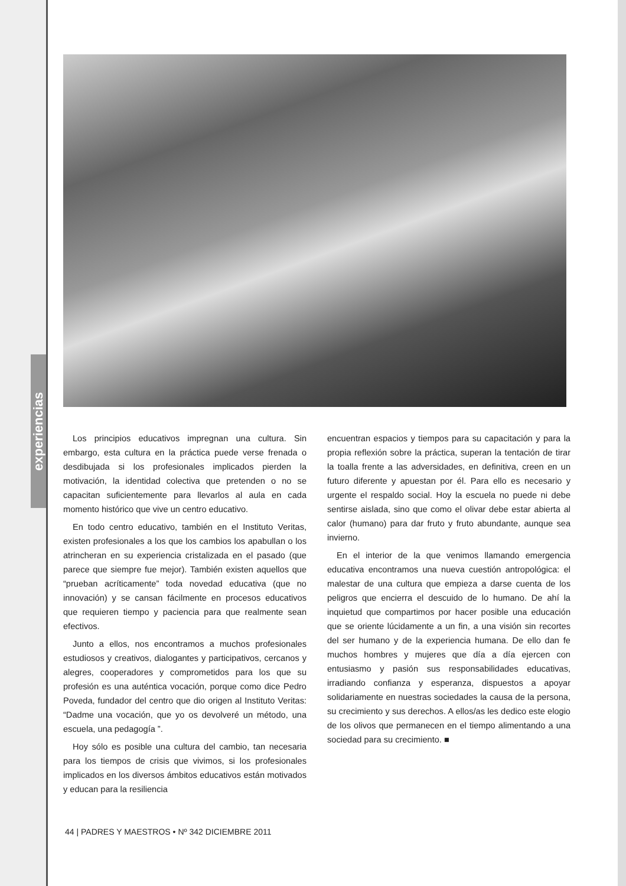experiencias
Los principios educativos impregnan una cultura. Sin embargo, esta cultura en la práctica puede verse frenada o desdibujada si los profesionales implicados pierden la motivación, la identidad colectiva que pretenden o no se capacitan suficientemente para llevarlos al aula en cada momento histórico que vive un centro educativo.
En todo centro educativo, también en el Instituto Veritas, existen profesionales a los que los cambios los apabullan o los atrincheran en su experiencia cristalizada en el pasado (que parece que siempre fue mejor). También existen aquellos que “prueban acríticamente” toda novedad educativa (que no innovación) y se cansan fácilmente en procesos educativos que requieren tiempo y paciencia para que realmente sean efectivos.
Junto a ellos, nos encontramos a muchos profesionales estudiosos y creativos, dialogantes y participativos, cercanos y alegres, cooperadores y comprometidos para los que su profesión es una auténtica vocación, porque como dice Pedro Poveda, fundador del centro que dio origen al Instituto Veritas: “Dadme una vocación, que yo os devolveré un método, una escuela, una pedagogía ”.
Hoy sólo es posible una cultura del cambio, tan necesaria para los tiempos de crisis que vivimos, si los profesionales implicados en los diversos ámbitos educativos están motivados y educan para la resiliencia
encuentran espacios y tiempos para su capacitación y para la propia reflexión sobre la práctica, superan la tentación de tirar la toalla frente a las adversidades, en definitiva, creen en un futuro diferente y apuestan por él. Para ello es necesario y urgente el respaldo social. Hoy la escuela no puede ni debe sentirse aislada, sino que como el olivar debe estar abierta al calor (humano) para dar fruto y fruto abundante, aunque sea invierno.
En el interior de la que venimos llamando emergencia educativa encontramos una nueva cuestión antropológica: el malestar de una cultura que empieza a darse cuenta de los peligros que encierra el descuido de lo humano. De ahí la inquietud que compartimos por hacer posible una educación que se oriente lúcidamente a un fin, a una visión sin recortes del ser humano y de la experiencia humana. De ello dan fe muchos hombres y mujeres que día a día ejercen con entusiasmo y pasión sus responsabilidades educativas, irradiando confianza y esperanza, dispuestos a apoyar solidariamente en nuestras sociedades la causa de la persona, su crecimiento y sus derechos. A ellos/as les dedico este elogio de los olivos que permanecen en el tiempo alimentando a una sociedad para su crecimiento. ■
44 | PADRES Y MAESTROS • Nº 342 DICIEMBRE 2011